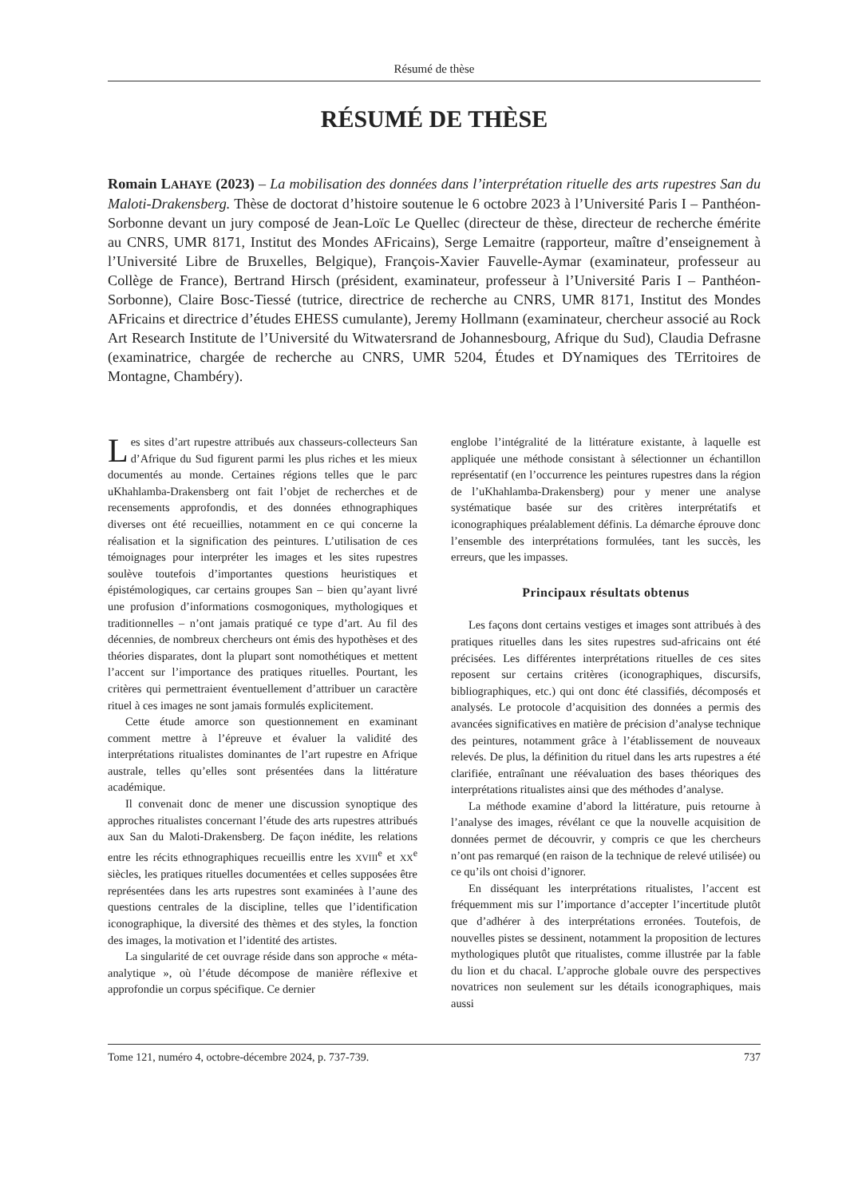Résumé de thèse
RÉSUMÉ DE THÈSE
Romain LAHAYE (2023) – La mobilisation des données dans l’interprétation rituelle des arts rupestres San du Maloti-Drakensberg. Thèse de doctorat d’histoire soutenue le 6 octobre 2023 à l’Université Paris I – Panthéon-Sorbonne devant un jury composé de Jean-Loïc Le Quellec (directeur de thèse, directeur de recherche émérite au CNRS, UMR 8171, Institut des Mondes AFricains), Serge Lemaitre (rapporteur, maître d’enseignement à l’Université Libre de Bruxelles, Belgique), François-Xavier Fauvelle-Aymar (examinateur, professeur au Collège de France), Bertrand Hirsch (président, examinateur, professeur à l’Université Paris I – Panthéon-Sorbonne), Claire Bosc-Tiessé (tutrice, directrice de recherche au CNRS, UMR 8171, Institut des Mondes AFricains et directrice d’études EHESS cumulante), Jeremy Hollmann (examinateur, chercheur associé au Rock Art Research Institute de l’Université du Witwatersrand de Johannesbourg, Afrique du Sud), Claudia Defrasne (examinatrice, chargée de recherche au CNRS, UMR 5204, Études et DYnamiques des TErritoires de Montagne, Chambéry).
Les sites d’art rupestre attribués aux chasseurs-collecteurs San d’Afrique du Sud figurent parmi les plus riches et les mieux documentés au monde. Certaines régions telles que le parc uKhahlamba-Drakensberg ont fait l’objet de recherches et de recensements approfondis, et des données ethnographiques diverses ont été recueillies, notamment en ce qui concerne la réalisation et la signification des peintures. L’utilisation de ces témoignages pour interpréter les images et les sites rupestres soulève toutefois d’importantes questions heuristiques et épistémologiques, car certains groupes San – bien qu’ayant livré une profusion d’informations cosmogoniques, mythologiques et traditionnelles – n’ont jamais pratiqué ce type d’art. Au fil des décennies, de nombreux chercheurs ont émis des hypothèses et des théories disparates, dont la plupart sont nomothétiques et mettent l’accent sur l’importance des pratiques rituelles. Pourtant, les critères qui permettraient éventuellement d’attribuer un caractère rituel à ces images ne sont jamais formulés explicitement.
Cette étude amorce son questionnement en examinant comment mettre à l’épreuve et évaluer la validité des interprétations ritualistes dominantes de l’art rupestre en Afrique australe, telles qu’elles sont présentées dans la littérature académique.
Il convenait donc de mener une discussion synoptique des approches ritualistes concernant l’étude des arts rupestres attribués aux San du Maloti-Drakensberg. De façon inédite, les relations entre les récits ethnographiques recueillis entre les XVIII<sup>e</sup> et XX<sup>e</sup> siècles, les pratiques rituelles documentées et celles supposées être représentées dans les arts rupestres sont examinées à l’aune des questions centrales de la discipline, telles que l’identification iconographique, la diversité des thèmes et des styles, la fonction des images, la motivation et l’identité des artistes.
La singularité de cet ouvrage réside dans son approche « méta-analytique », où l’étude décompose de manière réflexive et approfondie un corpus spécifique. Ce dernier
englobe l’intégralité de la littérature existante, à laquelle est appliquée une méthode consistant à sélectionner un échantillon représentatif (en l’occurrence les peintures rupestres dans la région de l’uKhahlamba-Drakensberg) pour y mener une analyse systématique basée sur des critères interprétatifs et iconographiques préalablement définis. La démarche éprouve donc l’ensemble des interprétations formulées, tant les succès, les erreurs, que les impasses.
Principaux résultats obtenus
Les façons dont certains vestiges et images sont attribués à des pratiques rituelles dans les sites rupestres sud-africains ont été précisées. Les différentes interprétations rituelles de ces sites reposent sur certains critères (iconographiques, discursifs, bibliographiques, etc.) qui ont donc été classifiés, décomposés et analysés. Le protocole d’acquisition des données a permis des avancées significatives en matière de précision d’analyse technique des peintures, notamment grâce à l’établissement de nouveaux relevés. De plus, la définition du rituel dans les arts rupestres a été clarifiée, entraînant une réévaluation des bases théoriques des interprétations ritualistes ainsi que des méthodes d’analyse.
La méthode examine d’abord la littérature, puis retourne à l’analyse des images, révélant ce que la nouvelle acquisition de données permet de découvrir, y compris ce que les chercheurs n’ont pas remarqué (en raison de la technique de relevé utilisée) ou ce qu’ils ont choisi d’ignorer.
En disséquant les interprétations ritualistes, l’accent est fréquemment mis sur l’importance d’accepter l’incertitude plutôt que d’adhérer à des interprétations erronées. Toutefois, de nouvelles pistes se dessinent, notamment la proposition de lectures mythologiques plutôt que ritualistes, comme illustrée par la fable du lion et du chacal. L’approche globale ouvre des perspectives novatrices non seulement sur les détails iconographiques, mais aussi
Tome 121, numéro 4, octobre-décembre 2024, p. 737-739. 737